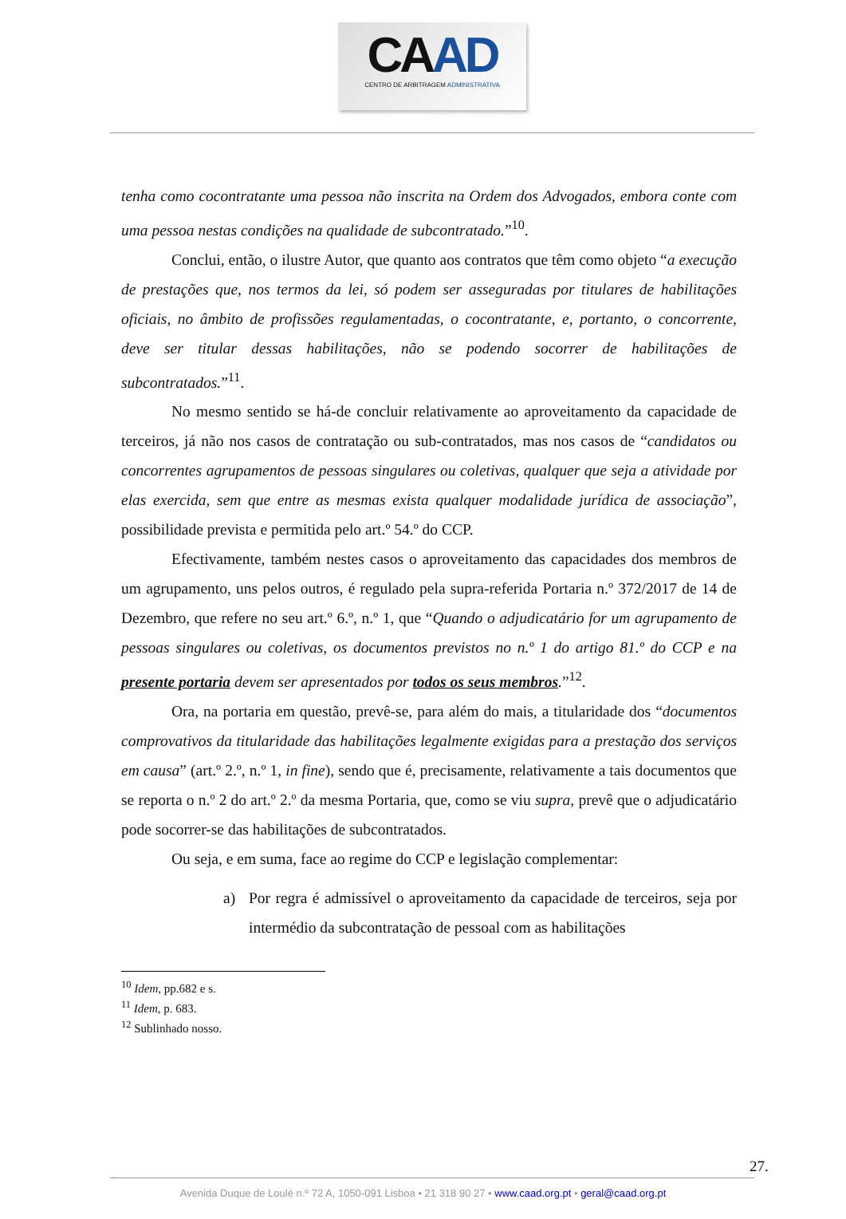CAAD
CENTRO DE ARBITRAGEM ADMINISTRATIVA
tenha como cocontratante uma pessoa não inscrita na Ordem dos Advogados, embora conte com uma pessoa nestas condições na qualidade de subcontratado.”<sup>10</sup>.
Conclui, então, o ilustre Autor, que quanto aos contratos que têm como objeto “a execução de prestações que, nos termos da lei, só podem ser asseguradas por titulares de habilitações oficiais, no âmbito de profissões regulamentadas, o cocontratante, e, portanto, o concorrente, deve ser titular dessas habilitações, não se podendo socorrer de habilitações de subcontratados.”<sup>11</sup>.
No mesmo sentido se há-de concluir relativamente ao aproveitamento da capacidade de terceiros, já não nos casos de contratação ou sub-contratados, mas nos casos de “candidatos ou concorrentes agrupamentos de pessoas singulares ou coletivas, qualquer que seja a atividade por elas exercida, sem que entre as mesmas exista qualquer modalidade jurídica de associação”, possibilidade prevista e permitida pelo art.º 54.º do CCP.
Efectivamente, também nestes casos o aproveitamento das capacidades dos membros de um agrupamento, uns pelos outros, é regulado pela supra-referida Portaria n.º 372/2017 de 14 de Dezembro, que refere no seu art.º 6.º, n.º 1, que “Quando o adjudicatário for um agrupamento de pessoas singulares ou coletivas, os documentos previstos no n.º 1 do artigo 81.º do CCP e na presente portaria devem ser apresentados por todos os seus membros.”<sup>12</sup>.
Ora, na portaria em questão, prevê-se, para além do mais, a titularidade dos “documentos comprovativos da titularidade das habilitações legalmente exigidas para a prestação dos serviços em causa” (art.º 2.º, n.º 1, in fine), sendo que é, precisamente, relativamente a tais documentos que se reporta o n.º 2 do art.º 2.º da mesma Portaria, que, como se viu supra, prevê que o adjudicatário pode socorrer-se das habilitações de subcontratados.
Ou seja, e em suma, face ao regime do CCP e legislação complementar:
a) Por regra é admissível o aproveitamento da capacidade de terceiros, seja por intermédio da subcontratação de pessoal com as habilitações
<sup>10</sup> Idem, pp.682 e s.
<sup>11</sup> Idem, p. 683.
<sup>12</sup> Sublinhado nosso.
27.
Avenida Duque de Loulé n.º 72 A, 1050-091 Lisboa • 21 318 90 27 • www.caad.org.pt • geral@caad.org.pt